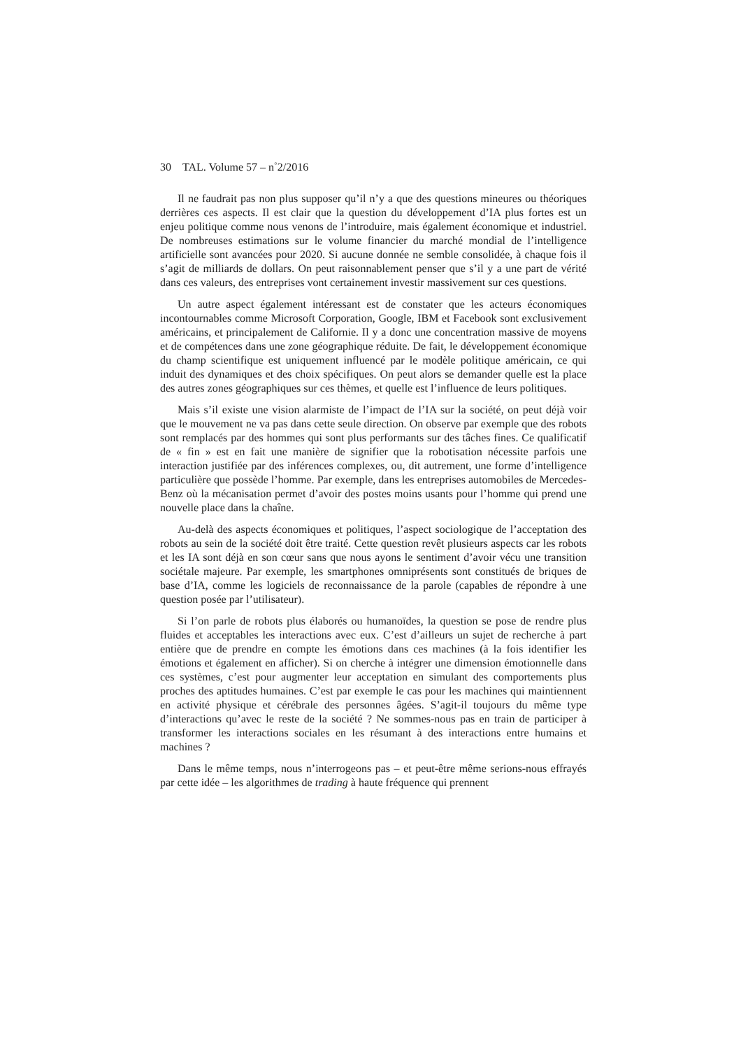30 TAL. Volume 57 – n<sup>◦</sup>2/2016
Il ne faudrait pas non plus supposer qu’il n’y a que des questions mineures ou théoriques derrières ces aspects. Il est clair que la question du développement d’IA plus fortes est un enjeu politique comme nous venons de l’introduire, mais également économique et industriel. De nombreuses estimations sur le volume financier du marché mondial de l’intelligence artificielle sont avancées pour 2020. Si aucune donnée ne semble consolidée, à chaque fois il s’agit de milliards de dollars. On peut raisonnablement penser que s’il y a une part de vérité dans ces valeurs, des entreprises vont certainement investir massivement sur ces questions.
Un autre aspect également intéressant est de constater que les acteurs économiques incontournables comme Microsoft Corporation, Google, IBM et Facebook sont exclusivement américains, et principalement de Californie. Il y a donc une concentration massive de moyens et de compétences dans une zone géographique réduite. De fait, le développement économique du champ scientifique est uniquement influencé par le modèle politique américain, ce qui induit des dynamiques et des choix spécifiques. On peut alors se demander quelle est la place des autres zones géographiques sur ces thèmes, et quelle est l’influence de leurs politiques.
Mais s’il existe une vision alarmiste de l’impact de l’IA sur la société, on peut déjà voir que le mouvement ne va pas dans cette seule direction. On observe par exemple que des robots sont remplacés par des hommes qui sont plus performants sur des tâches fines. Ce qualificatif de « fin » est en fait une manière de signifier que la robotisation nécessite parfois une interaction justifiée par des inférences complexes, ou, dit autrement, une forme d’intelligence particulière que possède l’homme. Par exemple, dans les entreprises automobiles de Mercedes-Benz où la mécanisation permet d’avoir des postes moins usants pour l’homme qui prend une nouvelle place dans la chaîne.
Au-delà des aspects économiques et politiques, l’aspect sociologique de l’acceptation des robots au sein de la société doit être traité. Cette question revêt plusieurs aspects car les robots et les IA sont déjà en son cœur sans que nous ayons le sentiment d’avoir vécu une transition sociétale majeure. Par exemple, les smartphones omniprésents sont constitués de briques de base d’IA, comme les logiciels de reconnaissance de la parole (capables de répondre à une question posée par l’utilisateur).
Si l’on parle de robots plus élaborés ou humanoïdes, la question se pose de rendre plus fluides et acceptables les interactions avec eux. C’est d’ailleurs un sujet de recherche à part entière que de prendre en compte les émotions dans ces machines (à la fois identifier les émotions et également en afficher). Si on cherche à intégrer une dimension émotionnelle dans ces systèmes, c’est pour augmenter leur acceptation en simulant des comportements plus proches des aptitudes humaines. C’est par exemple le cas pour les machines qui maintiennent en activité physique et cérébrale des personnes âgées. S’agit-il toujours du même type d’interactions qu’avec le reste de la société ? Ne sommes-nous pas en train de participer à transformer les interactions sociales en les résumant à des interactions entre humains et machines ?
Dans le même temps, nous n’interrogeons pas – et peut-être même serions-nous effrayés par cette idée – les algorithmes de trading à haute fréquence qui prennent